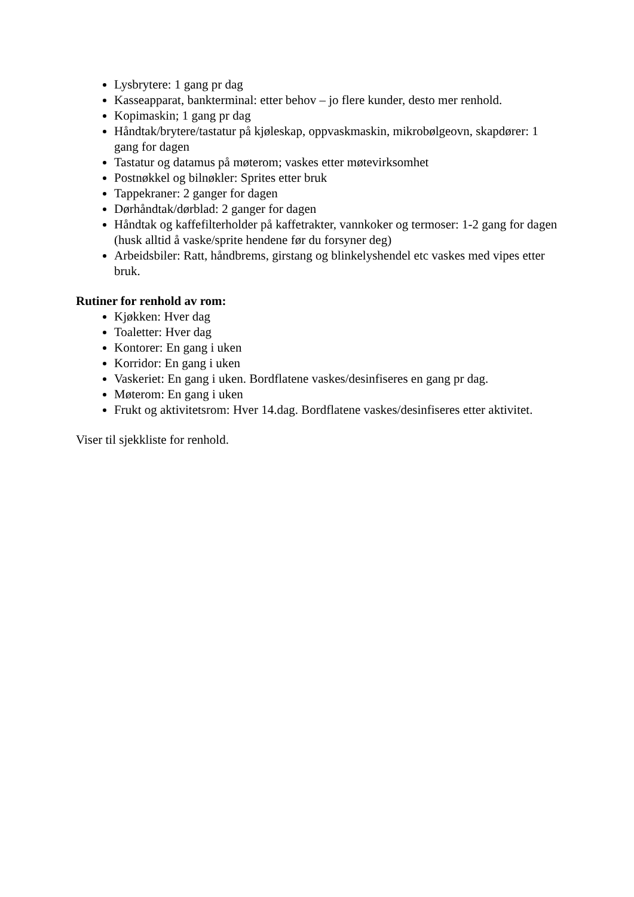Lysbrytere: 1 gang pr dag
Kasseapparat, bankterminal: etter behov – jo flere kunder, desto mer renhold.
Kopimaskin; 1 gang pr dag
Håndtak/brytere/tastatur på kjøleskap, oppvaskmaskin, mikrobølgeovn, skapdører: 1 gang for dagen
Tastatur og datamus på møterom; vaskes etter møtevirksomhet
Postnøkkel og bilnøkler: Sprites etter bruk
Tappekraner: 2 ganger for dagen
Dørhåndtak/dørblad: 2 ganger for dagen
Håndtak og kaffefilterholder på kaffetrakter, vannkoker og termoser: 1-2 gang for dagen (husk alltid å vaske/sprite hendene før du forsyner deg)
Arbeidsbiler: Ratt, håndbrems, girstang og blinkelyshendel etc vaskes med vipes etter bruk.
Rutiner for renhold av rom:
Kjøkken: Hver dag
Toaletter: Hver dag
Kontorer: En gang i uken
Korridor: En gang i uken
Vaskeriet: En gang i uken. Bordflatene vaskes/desinfiseres en gang pr dag.
Møterom: En gang i uken
Frukt og aktivitetsrom: Hver 14.dag. Bordflatene vaskes/desinfiseres etter aktivitet.
Viser til sjekkliste for renhold.